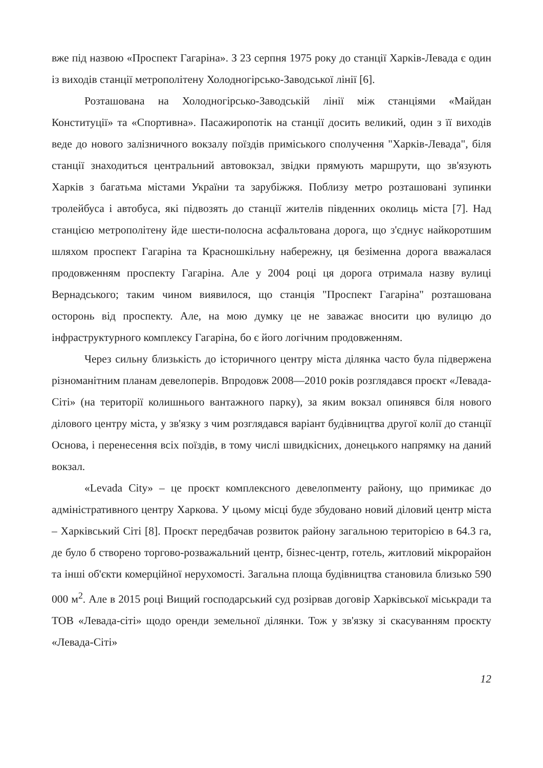вже під назвою «Проспект Гагаріна». З 23 серпня 1975 року до станції Харків-Левада є один із виходів станції метрополітену Холодногірсько-Заводської лінії [6].
Розташована на Холодногірсько-Заводській лінії між станціями «Майдан Конституції» та «Спортивна». Пасажиропотік на станції досить великий, один з її виходів веде до нового залізничного вокзалу поїздів приміського сполучення "Харків-Левада", біля станції знаходиться центральний автовокзал, звідки прямують маршрути, що зв'язують Харків з багатьма містами України та зарубіжжя. Поблизу метро розташовані зупинки тролейбуса і автобуса, які підвозять до станції жителів південних околиць міста [7]. Над станцією метрополітену йде шести-полосна асфальтована дорога, що з'єднує найкоротшим шляхом проспект Гагаріна та Красношкільну набережну, ця безіменна дорога вважалася продовженням проспекту Гагаріна. Але у 2004 році ця дорога отримала назву вулиці Вернадського; таким чином виявилося, що станція "Проспект Гагаріна" розташована осторонь від проспекту. Але, на мою думку це не заважає вносити цю вулицю до інфраструктурного комплексу Гагаріна, бо є його логічним продовженням.
Через сильну близькість до історичного центру міста ділянка часто була підвержена різноманітним планам девелоперів. Впродовж 2008—2010 років розглядався проєкт «Левада-Сіті» (на території колишнього вантажного парку), за яким вокзал опинявся біля нового ділового центру міста, у зв'язку з чим розглядався варіант будівництва другої колії до станції Основа, і перенесення всіх поїздів, в тому числі швидкісних, донецького напрямку на даний вокзал.
«Levada City» – це проєкт комплексного девелопменту району, що примикає до адміністративного центру Харкова. У цьому місці буде збудовано новий діловий центр міста – Харківський Сіті [8]. Проєкт передбачав розвиток району загальною територією в 64.3 га, де було б створено торгово-розважальний центр, бізнес-центр, готель, житловий мікрорайон та інші об'єкти комерційної нерухомості. Загальна площа будівництва становила близько 590 000 м<sup>2</sup>. Але в 2015 році Вищий господарський суд розірвав договір Харківської міськради та ТОВ «Левада-сіті» щодо оренди земельної ділянки. Тож у зв'язку зі скасуванням проєкту «Левада-Сіті»
12